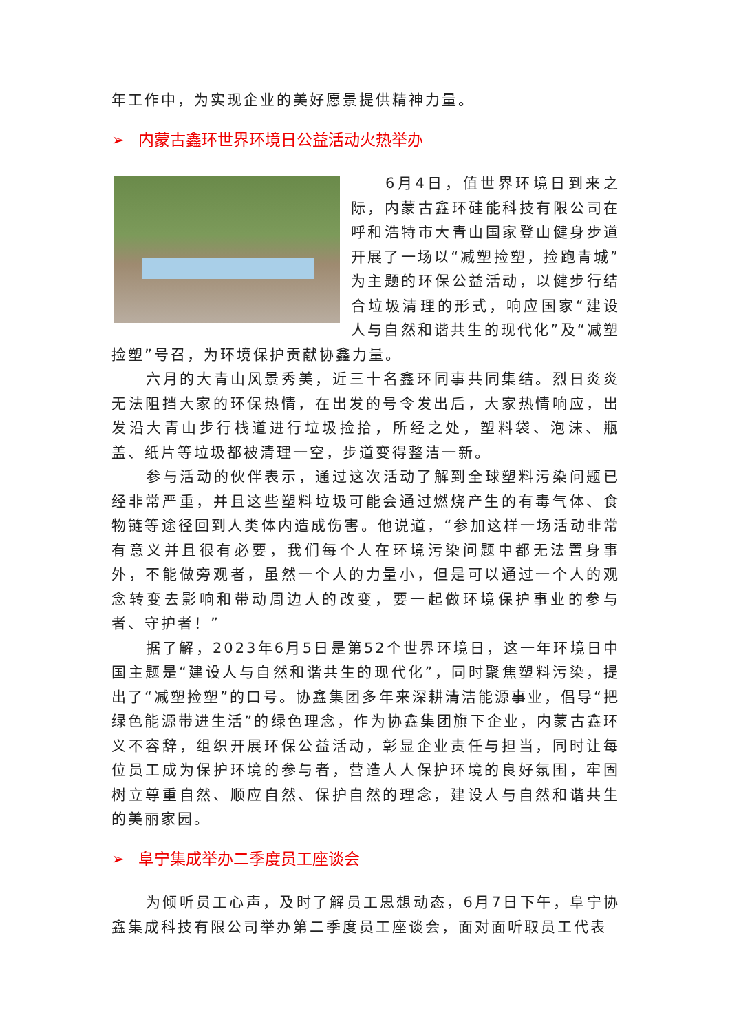年工作中，为实现企业的美好愿景提供精神力量。
➢ 内蒙古鑫环世界环境日公益活动火热举办
6月4日，值世界环境日到来之际，内蒙古鑫环硅能科技有限公司在呼和浩特市大青山国家登山健身步道开展了一场以“减塑捡塑，捡跑青城”为主题的环保公益活动，以健步行结合垃圾清理的形式，响应国家“建设人与自然和谐共生的现代化”及“减塑捡塑”号召，为环境保护贡献协鑫力量。
六月的大青山风景秀美，近三十名鑫环同事共同集结。烈日炎炎无法阻挡大家的环保热情，在出发的号令发出后，大家热情响应，出发沿大青山步行栈道进行垃圾捡拾，所经之处，塑料袋、泡沫、瓶盖、纸片等垃圾都被清理一空，步道变得整洁一新。
参与活动的伙伴表示，通过这次活动了解到全球塑料污染问题已经非常严重，并且这些塑料垃圾可能会通过燃烧产生的有毒气体、食物链等途径回到人类体内造成伤害。他说道，“参加这样一场活动非常有意义并且很有必要，我们每个人在环境污染问题中都无法置身事外，不能做旁观者，虽然一个人的力量小，但是可以通过一个人的观念转变去影响和带动周边人的改变，要一起做环境保护事业的参与者、守护者！”
据了解，2023年6月5日是第52个世界环境日，这一年环境日中国主题是“建设人与自然和谐共生的现代化”，同时聚焦塑料污染，提出了“减塑捡塑”的口号。协鑫集团多年来深耕清洁能源事业，倡导“把绿色能源带进生活”的绿色理念，作为协鑫集团旗下企业，内蒙古鑫环义不容辞，组织开展环保公益活动，彰显企业责任与担当，同时让每位员工成为保护环境的参与者，营造人人保护环境的良好氛围，牢固树立尊重自然、顺应自然、保护自然的理念，建设人与自然和谐共生的美丽家园。
➢ 阜宁集成举办二季度员工座谈会
为倾听员工心声，及时了解员工思想动态，6月7日下午，阜宁协鑫集成科技有限公司举办第二季度员工座谈会，面对面听取员工代表